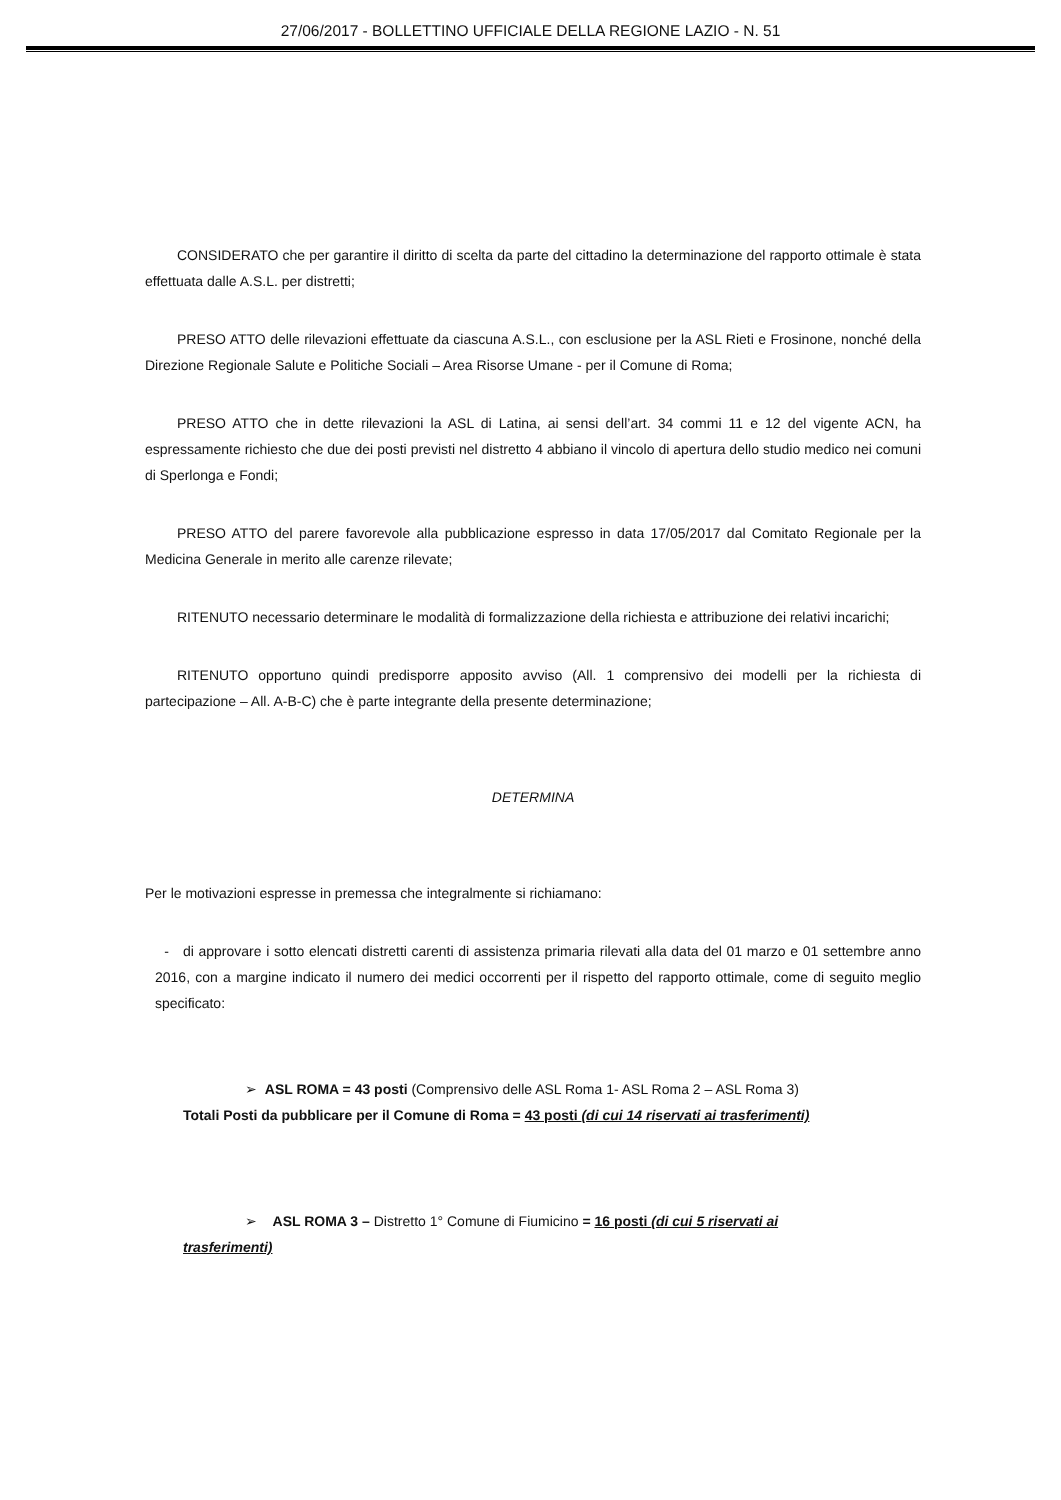27/06/2017 - BOLLETTINO UFFICIALE DELLA REGIONE LAZIO - N. 51
CONSIDERATO che per garantire il diritto di scelta da parte del cittadino la determinazione del rapporto ottimale è stata effettuata dalle A.S.L. per distretti;
PRESO ATTO delle rilevazioni effettuate da ciascuna A.S.L., con esclusione per la ASL Rieti e Frosinone, nonché della Direzione Regionale Salute e Politiche Sociali – Area Risorse Umane - per il Comune di Roma;
PRESO ATTO che in dette rilevazioni la ASL di Latina, ai sensi dell’art. 34 commi 11 e 12 del vigente ACN, ha espressamente richiesto che due dei posti previsti nel distretto 4 abbiano il vincolo di apertura dello studio medico nei comuni di Sperlonga e Fondi;
PRESO ATTO del parere favorevole alla pubblicazione espresso in data 17/05/2017 dal Comitato Regionale per la Medicina Generale in merito alle carenze rilevate;
RITENUTO necessario determinare le modalità di formalizzazione della richiesta e attribuzione dei relativi incarichi;
RITENUTO opportuno quindi predisporre apposito avviso (All. 1 comprensivo dei modelli per la richiesta di partecipazione – All. A-B-C) che è parte integrante della presente determinazione;
DETERMINA
Per le motivazioni espresse in premessa che integralmente si richiamano:
- di approvare i sotto elencati distretti carenti di assistenza primaria rilevati alla data del 01 marzo e 01 settembre anno 2016, con a margine indicato il numero dei medici occorrenti per il rispetto del rapporto ottimale, come di seguito meglio specificato:
➢ ASL ROMA = 43 posti (Comprensivo delle ASL Roma 1- ASL Roma 2 – ASL Roma 3)
Totali Posti da pubblicare per il Comune di Roma = 43 posti (di cui 14 riservati ai trasferimenti)
➢ ASL ROMA 3 – Distretto 1° Comune di Fiumicino = 16 posti (di cui 5 riservati ai
trasferimenti)